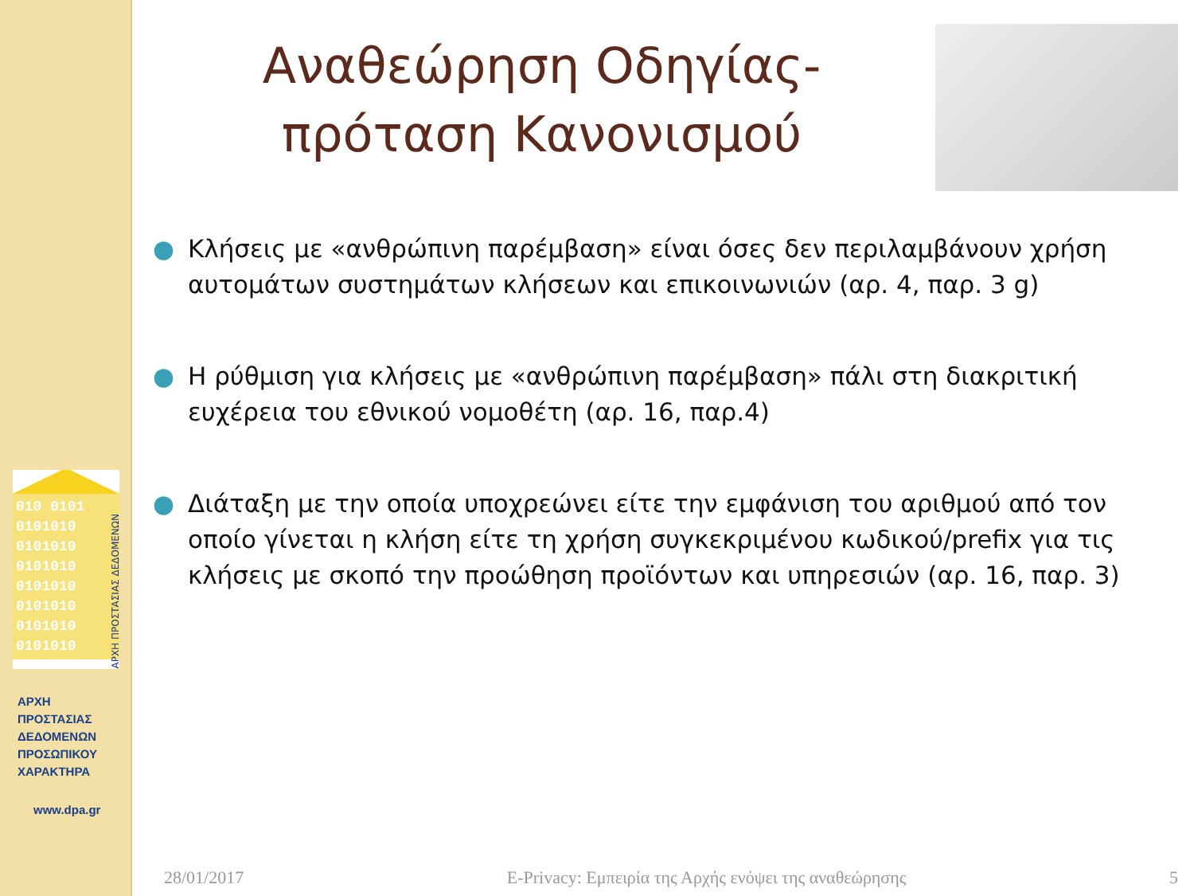010 0101
0101010
0101010
0101010
0101010
0101010
0101010
0101010
ΑΡΧΗ ΠΡΟΣΤΑΣΙΑΣ ΔΕΔΟΜΕΝΩΝ
ΑΡΧΗ
ΠΡΟΣΤΑΣΙΑΣ
ΔΕΔΟΜΕΝΩΝ
ΠΡΟΣΩΠΙΚΟΥ
ΧΑΡΑΚΤΗΡΑ
www.dpa.gr
Αναθεώρηση Οδηγίας- πρόταση Κανονισμού
● Κλήσεις με «ανθρώπινη παρέμβαση» είναι όσες δεν περιλαμβάνουν χρήση αυτομάτων συστημάτων κλήσεων και επικοινωνιών (αρ. 4, παρ. 3 g)
● Η ρύθμιση για κλήσεις με «ανθρώπινη παρέμβαση» πάλι στη διακριτική ευχέρεια του εθνικού νομοθέτη (αρ. 16, παρ.4)
● Διάταξη με την οποία υποχρεώνει είτε την εμφάνιση του αριθμού από τον οποίο γίνεται η κλήση είτε τη χρήση συγκεκριμένου κωδικού/prefix για τις κλήσεις με σκοπό την προώθηση προϊόντων και υπηρεσιών (αρ. 16, παρ. 3)
28/01/2017 E-Privacy: Εμπειρία της Αρχής ενόψει της αναθεώρησης 5